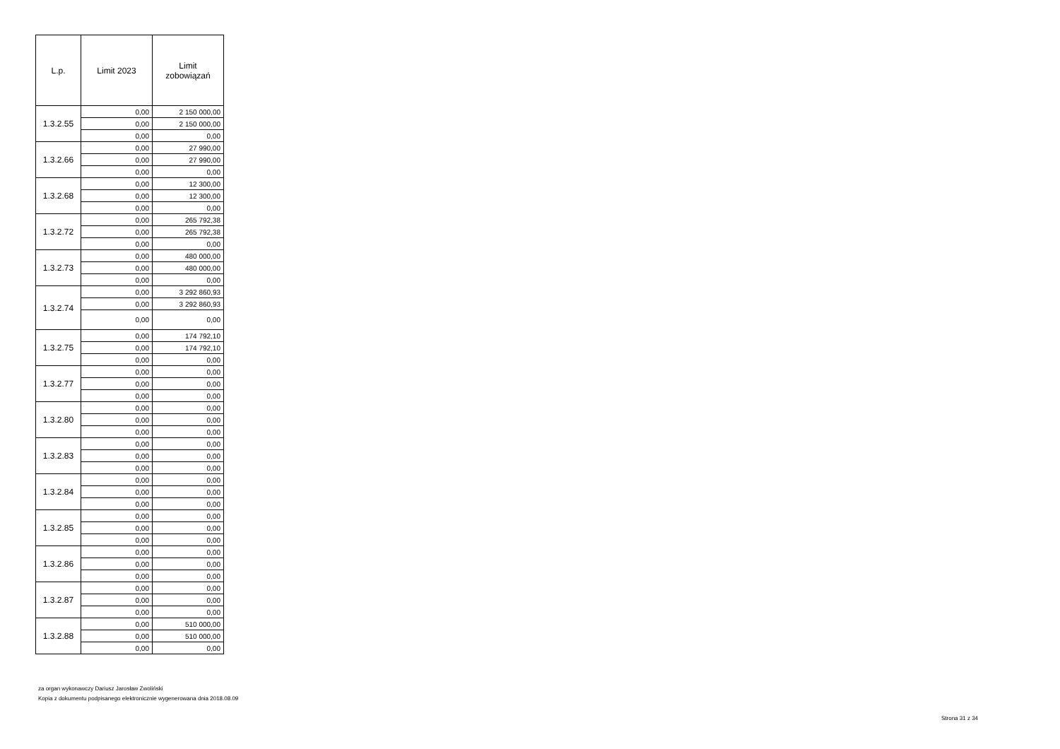| L.p. | Limit 2023 | Limit zobowiązań |
| --- | --- | --- |
| 1.3.2.55 | 0,00 | 2 150 000,00 |
| | 0,00 | 2 150 000,00 |
| | 0,00 | 0,00 |
| 1.3.2.66 | 0,00 | 27 990,00 |
| | 0,00 | 27 990,00 |
| | 0,00 | 0,00 |
| 1.3.2.68 | 0,00 | 12 300,00 |
| | 0,00 | 12 300,00 |
| | 0,00 | 0,00 |
| 1.3.2.72 | 0,00 | 265 792,38 |
| | 0,00 | 265 792,38 |
| | 0,00 | 0,00 |
| 1.3.2.73 | 0,00 | 480 000,00 |
| | 0,00 | 480 000,00 |
| | 0,00 | 0,00 |
| 1.3.2.74 | 0,00 | 3 292 860,93 |
| | 0,00 | 3 292 860,93 |
| | 0,00 | 0,00 |
| 1.3.2.75 | 0,00 | 174 792,10 |
| | 0,00 | 174 792,10 |
| | 0,00 | 0,00 |
| 1.3.2.77 | 0,00 | 0,00 |
| | 0,00 | 0,00 |
| | 0,00 | 0,00 |
| 1.3.2.80 | 0,00 | 0,00 |
| | 0,00 | 0,00 |
| | 0,00 | 0,00 |
| 1.3.2.83 | 0,00 | 0,00 |
| | 0,00 | 0,00 |
| | 0,00 | 0,00 |
| 1.3.2.84 | 0,00 | 0,00 |
| | 0,00 | 0,00 |
| | 0,00 | 0,00 |
| 1.3.2.85 | 0,00 | 0,00 |
| | 0,00 | 0,00 |
| | 0,00 | 0,00 |
| 1.3.2.86 | 0,00 | 0,00 |
| | 0,00 | 0,00 |
| | 0,00 | 0,00 |
| 1.3.2.87 | 0,00 | 0,00 |
| | 0,00 | 0,00 |
| | 0,00 | 0,00 |
| 1.3.2.88 | 0,00 | 510 000,00 |
| | 0,00 | 510 000,00 |
| | 0,00 | 0,00 |
za organ wykonawczy Dariusz Jarosław Zwoliński
Kopia z dokumentu podpisanego elektronicznie wygenerowana dnia 2018.08.09
Strona 31 z 34